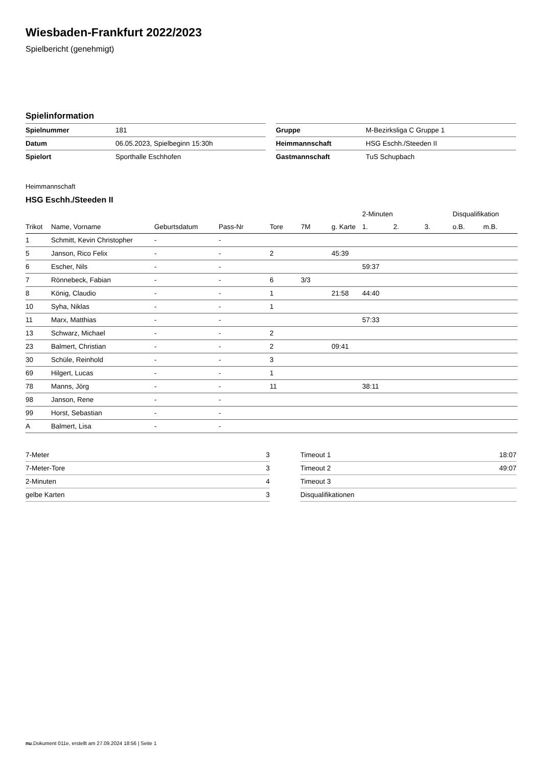Wiesbaden-Frankfurt 2022/2023
Spielbericht (genehmigt)
Spielinformation
| Spielnummer | 181 |
| Datum | 06.05.2023, Spielbeginn 15:30h |
| Spielort | Sporthalle Eschhofen |
| Gruppe | M-Bezirksliga C Gruppe 1 |
| Heimmannschaft | HSG Eschh./Steeden II |
| Gastmannschaft | TuS Schupbach |
Heimmannschaft
HSG Eschh./Steeden II
| | | | | | | | 2-Minuten | | | Disqualifikation | |
| --- | --- | --- | --- | --- | --- | --- | --- | --- | --- | --- | --- |
| Trikot | Name, Vorname | Geburtsdatum | Pass-Nr | Tore | 7M | g. Karte | 1. | 2. | 3. | o.B. | m.B. |
| 1 | Schmitt, Kevin Christopher | - | - | | | | | | | | |
| 5 | Janson, Rico Felix | - | - | 2 | | 45:39 | | | | | |
| 6 | Escher, Nils | - | - | | | | 59:37 | | | | |
| 7 | Rönnebeck, Fabian | - | - | 6 | 3/3 | | | | | | |
| 8 | König, Claudio | - | - | 1 | | 21:58 | 44:40 | | | | |
| 10 | Syha, Niklas | - | - | 1 | | | | | | | |
| 11 | Marx, Matthias | - | - | | | | 57:33 | | | | |
| 13 | Schwarz, Michael | - | - | 2 | | | | | | | |
| 23 | Balmert, Christian | - | - | 2 | | 09:41 | | | | | |
| 30 | Schüle, Reinhold | - | - | 3 | | | | | | | |
| 69 | Hilgert, Lucas | - | - | 1 | | | | | | | |
| 78 | Manns, Jörg | - | - | 11 | | | 38:11 | | | | |
| 98 | Janson, Rene | - | - | | | | | | | | |
| 99 | Horst, Sebastian | - | - | | | | | | | | |
| A | Balmert, Lisa | - | - | | | | | | | | |
| 7-Meter | 3 |
| 7-Meter-Tore | 3 |
| 2-Minuten | 4 |
| gelbe Karten | 3 |
| Timeout 1 | 18:07 |
| Timeout 2 | 49:07 |
| Timeout 3 | |
| Disqualifikationen | |
nu.Dokument 011e, erstellt am 27.09.2024 18:56 | Seite 1